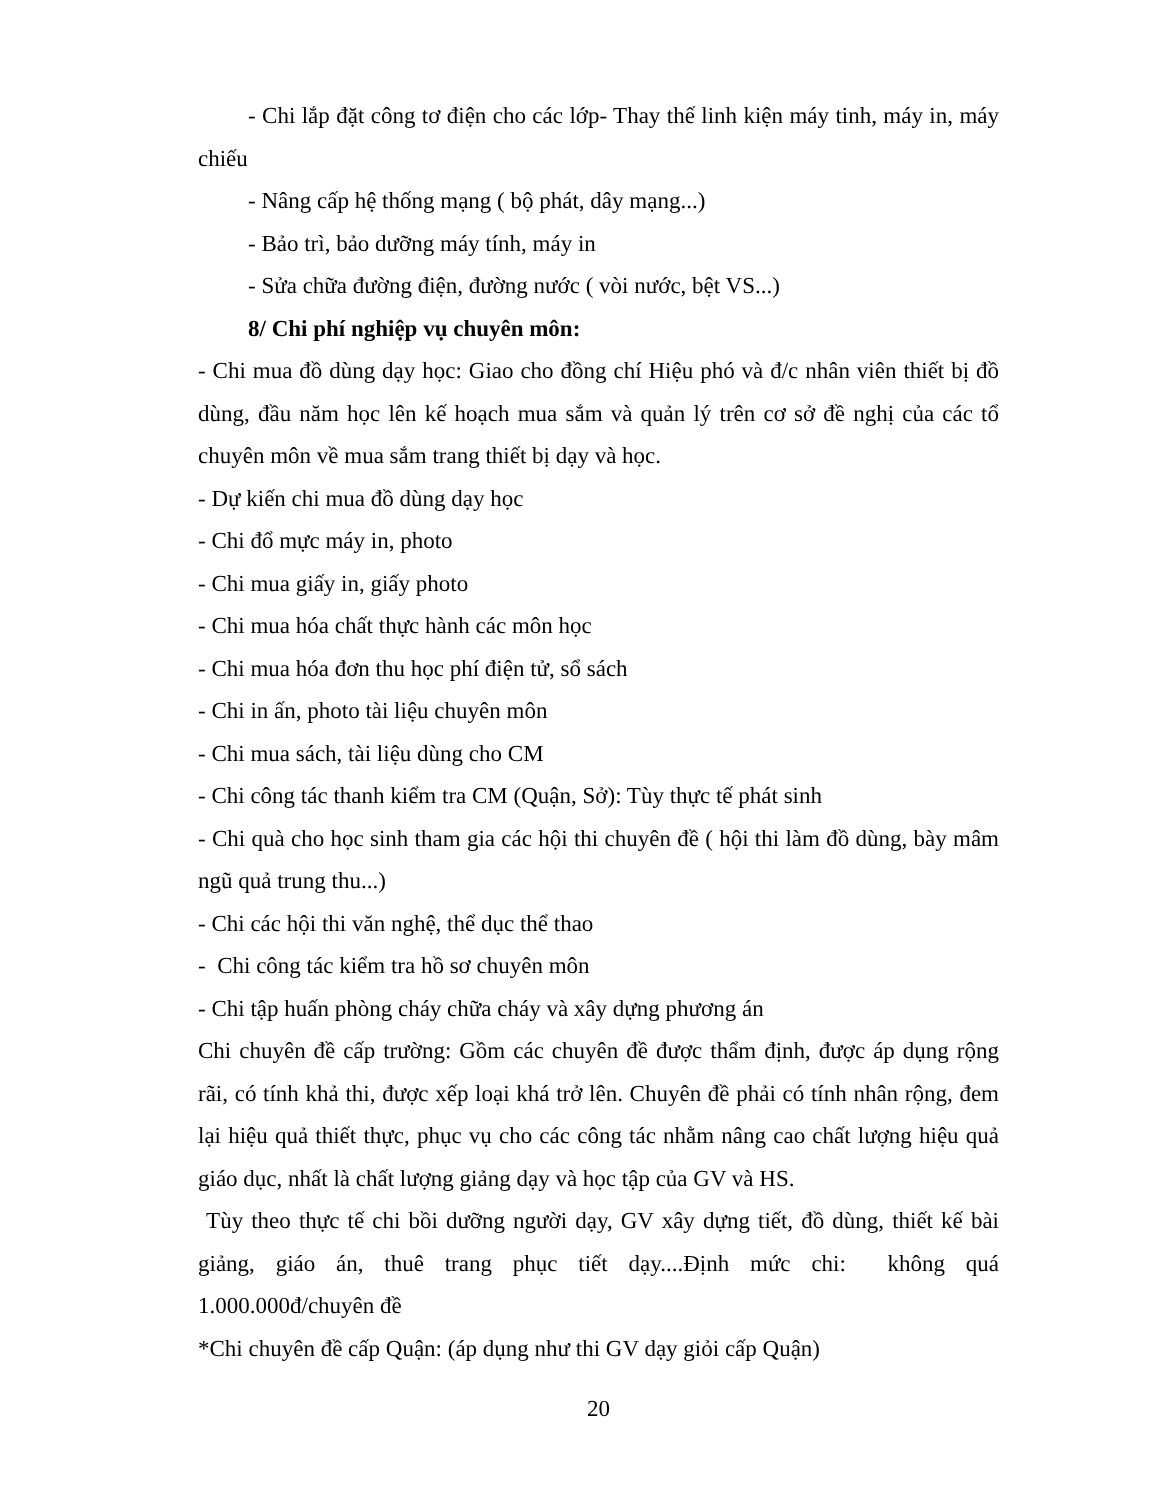- Chi lắp đặt công tơ điện cho các lớp- Thay thế linh kiện máy tinh, máy in, máy chiếu
- Nâng cấp hệ thống mạng ( bộ phát, dây mạng...)
- Bảo trì, bảo dưỡng máy tính, máy in
- Sửa chữa đường điện, đường nước ( vòi nước, bệt VS...)
8/ Chi phí nghiệp vụ chuyên môn:
- Chi mua đồ dùng dạy học: Giao cho đồng chí Hiệu phó và đ/c nhân viên thiết bị đồ dùng, đầu năm học lên kế hoạch mua sắm và quản lý trên cơ sở đề nghị của các tổ chuyên môn về mua sắm trang thiết bị dạy và học.
- Dự kiến chi mua đồ dùng dạy học
- Chi đổ mực máy in, photo
- Chi mua giấy in, giấy photo
- Chi mua hóa chất thực hành các môn học
- Chi mua hóa đơn thu học phí điện tử, sổ sách
- Chi in ấn, photo tài liệu chuyên môn
- Chi mua sách, tài liệu dùng cho CM
- Chi công tác thanh kiểm tra CM (Quận, Sở): Tùy thực tế phát sinh
- Chi quà cho học sinh tham gia các hội thi chuyên đề ( hội thi làm đồ dùng, bày mâm ngũ quả trung thu...)
- Chi các hội thi văn nghệ, thể dục thể thao
- Chi công tác kiểm tra hồ sơ chuyên môn
- Chi tập huấn phòng cháy chữa cháy và xây dựng phương án
Chi chuyên đề cấp trường: Gồm các chuyên đề được thẩm định, được áp dụng rộng rãi, có tính khả thi, được xếp loại khá trở lên. Chuyên đề phải có tính nhân rộng, đem lại hiệu quả thiết thực, phục vụ cho các công tác nhằm nâng cao chất lượng hiệu quả giáo dục, nhất là chất lượng giảng dạy và học tập của GV và HS.
Tùy theo thực tế chi bồi dưỡng người dạy, GV xây dựng tiết, đồ dùng, thiết kế bài giảng, giáo án, thuê trang phục tiết dạy....Định mức chi: không quá 1.000.000đ/chuyên đề
*Chi chuyên đề cấp Quận: (áp dụng như thi GV dạy giỏi cấp Quận)
20